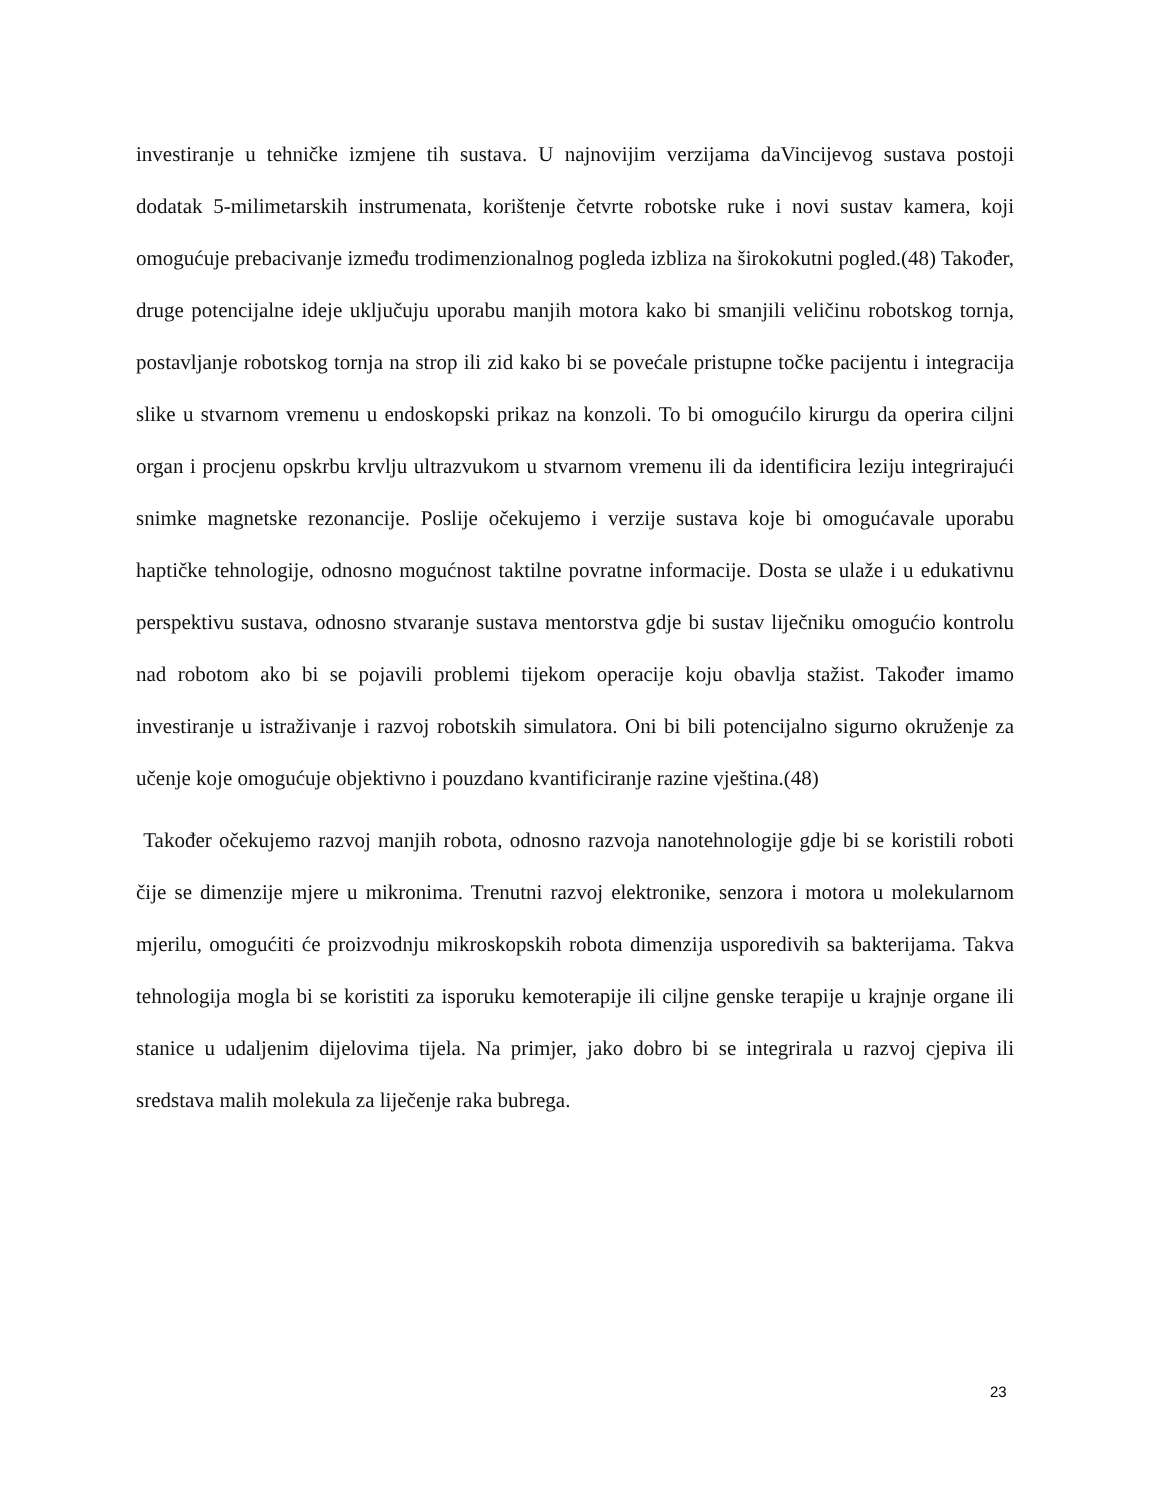investiranje u tehničke izmjene tih sustava. U najnovijim verzijama daVincijevog sustava postoji dodatak 5-milimetarskih instrumenata, korištenje četvrte robotske ruke i novi sustav kamera, koji omogućuje prebacivanje između trodimenzionalnog pogleda izbliza na širokokutni pogled.(48) Također, druge potencijalne ideje uključuju uporabu manjih motora kako bi smanjili veličinu robotskog tornja, postavljanje robotskog tornja na strop ili zid kako bi se povećale pristupne točke pacijentu i integracija slike u stvarnom vremenu u endoskopski prikaz na konzoli. To bi omogućilo kirurgu da operira ciljni organ i procjenu opskrbu krvlju ultrazvukom u stvarnom vremenu ili da identificira leziju integrirajući snimke magnetske rezonancije. Poslije očekujemo i verzije sustava koje bi omogućavale uporabu haptičke tehnologije, odnosno mogućnost taktilne povratne informacije. Dosta se ulaže i u edukativnu perspektivu sustava, odnosno stvaranje sustava mentorstva gdje bi sustav liječniku omogućio kontrolu nad robotom ako bi se pojavili problemi tijekom operacije koju obavlja stažist. Također imamo investiranje u istraživanje i razvoj robotskih simulatora. Oni bi bili potencijalno sigurno okruženje za učenje koje omogućuje objektivno i pouzdano kvantificiranje razine vještina.(48)
Također očekujemo razvoj manjih robota, odnosno razvoja nanotehnologije gdje bi se koristili roboti čije se dimenzije mjere u mikronima. Trenutni razvoj elektronike, senzora i motora u molekularnom mjerilu, omogućiti će proizvodnju mikroskopskih robota dimenzija usporedivih sa bakterijama. Takva tehnologija mogla bi se koristiti za isporuku kemoterapije ili ciljne genske terapije u krajnje organe ili stanice u udaljenim dijelovima tijela. Na primjer, jako dobro bi se integrirala u razvoj cjepiva ili sredstava malih molekula za liječenje raka bubrega.
23